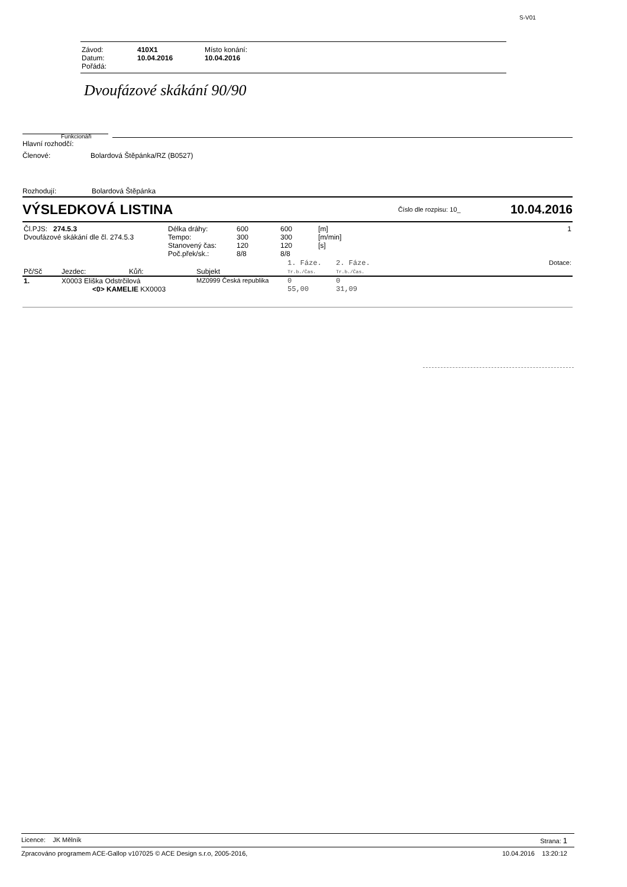S-V01
| Závod: | 410X1 | Místo konání: |
| Datum: | 10.04.2016 | 10.04.2016 |
| Pořádá: | | |
Dvoufázové skákání 90/90
Funkcionáři
Hlavní rozhodčí:
Členové: Bolardová Štěpánka/RZ (B0527)
Rozhodují: Bolardová Štěpánka
VÝSLEDKOVÁ LISTINA Číslo dle rozpisu: 10_ 10.04.2016
| Čl.PJS: 274.5.3 Dvoufázové skákání dle čl. 274.5.3 | Délka dráhy: Tempo: Stanovený čas: Poč.přek/sk.: | 600 300 120 8/8 | 600 300 120 8/8 | [m] [m/min] [s] | 1 |
| Pč/Sč | Jezdec: | Kůň: | Subjekt | 1. Fáze. Tr.b./Čas. | 2. Fáze. Tr.b./Čas. | Dotace: |
| --- | --- | --- | --- | --- | --- | --- |
| 1. | X0003 Eliška Odstrčilová <0> KAMELIE KX0003 | | MZ0999 Česká republika | 0 55,00 | 0 31,09 | |
Licence: JK Mělník Strana: 1
Zpracováno programem ACE-Gallop v107025 © ACE Design s.r.o, 2005-2016, 10.04.2016 13:20:12